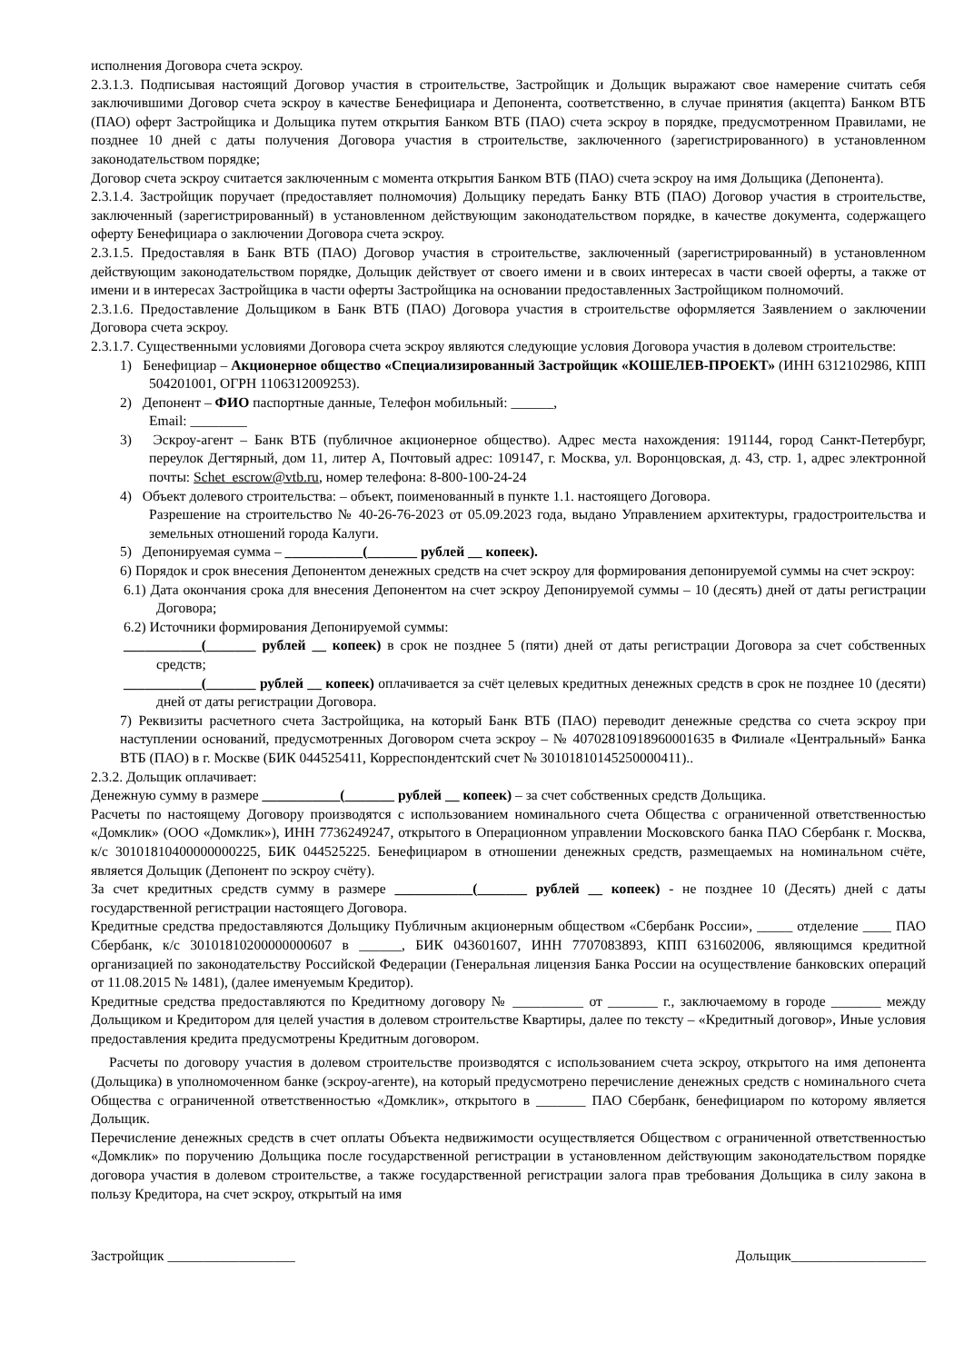исполнения Договора счета эскроу.
2.3.1.3. Подписывая настоящий Договор участия в строительстве, Застройщик и Дольщик выражают свое намерение считать себя заключившими Договор счета эскроу в качестве Бенефициара и Депонента, соответственно, в случае принятия (акцепта) Банком ВТБ (ПАО) оферт Застройщика и Дольщика путем открытия Банком ВТБ (ПАО) счета эскроу в порядке, предусмотренном Правилами, не позднее 10 дней с даты получения Договора участия в строительстве, заключенного (зарегистрированного) в установленном законодательством порядке;
Договор счета эскроу считается заключенным с момента открытия Банком ВТБ (ПАО) счета эскроу на имя Дольщика (Депонента).
2.3.1.4. Застройщик поручает (предоставляет полномочия) Дольщику передать Банку ВТБ (ПАО) Договор участия в строительстве, заключенный (зарегистрированный) в установленном действующим законодательством порядке, в качестве документа, содержащего оферту Бенефициара о заключении Договора счета эскроу.
2.3.1.5. Предоставляя в Банк ВТБ (ПАО) Договор участия в строительстве, заключенный (зарегистрированный) в установленном действующим законодательством порядке, Дольщик действует от своего имени и в своих интересах в части своей оферты, а также от имени и в интересах Застройщика в части оферты Застройщика на основании предоставленных Застройщиком полномочий.
2.3.1.6. Предоставление Дольщиком в Банк ВТБ (ПАО) Договора участия в строительстве оформляется Заявлением о заключении Договора счета эскроу.
2.3.1.7. Существенными условиями Договора счета эскроу являются следующие условия Договора участия в долевом строительстве:
1) Бенефициар – Акционерное общество «Специализированный Застройщик «КОШЕЛЕВ-ПРОЕКТ» (ИНН 6312102986, КПП 504201001, ОГРН 1106312009253).
2) Депонент – ФИО паспортные данные, Телефон мобильный: ______,
Email: ________
3) Эскроу-агент – Банк ВТБ (публичное акционерное общество). Адрес места нахождения: 191144, город Санкт-Петербург, переулок Дегтярный, дом 11, литер А, Почтовый адрес: 109147, г. Москва, ул. Воронцовская, д. 43, стр. 1, адрес электронной почты: Schet_escrow@vtb.ru, номер телефона: 8-800-100-24-24
4) Объект долевого строительства: – объект, поименованный в пункте 1.1. настоящего Договора.
Разрешение на строительство № 40-26-76-2023 от 05.09.2023 года, выдано Управлением архитектуры, градостроительства и земельных отношений города Калуги.
5) Депонируемая сумма – ___________(_______ рублей __ копеек).
6) Порядок и срок внесения Депонентом денежных средств на счет эскроу для формирования депонируемой суммы на счет эскроу:
6.1) Дата окончания срока для внесения Депонентом на счет эскроу Депонируемой суммы – 10 (десять) дней от даты регистрации Договора;
6.2) Источники формирования Депонируемой суммы:
___________(_______ рублей __ копеек) в срок не позднее 5 (пяти) дней от даты регистрации Договора за счет собственных средств;
___________(_______ рублей __ копеек) оплачивается за счёт целевых кредитных денежных средств в срок не позднее 10 (десяти) дней от даты регистрации Договора.
7) Реквизиты расчетного счета Застройщика, на который Банк ВТБ (ПАО) переводит денежные средства со счета эскроу при наступлении оснований, предусмотренных Договором счета эскроу – № 40702810918960001635 в Филиале «Центральный» Банка ВТБ (ПАО) в г. Москве (БИК 044525411, Корреспондентский счет № 30101810145250000411)..
2.3.2. Дольщик оплачивает:
Денежную сумму в размере ___________(_______ рублей __ копеек) – за счет собственных средств Дольщика.
Расчеты по настоящему Договору производятся с использованием номинального счета Общества с ограниченной ответственностью «Домклик» (ООО «Домклик»), ИНН 7736249247, открытого в Операционном управлении Московского банка ПАО Сбербанк г. Москва, к/с 30101810400000000225, БИК 044525225. Бенефициаром в отношении денежных средств, размещаемых на номинальном счёте, является Дольщик (Депонент по эскроу счёту).
За счет кредитных средств сумму в размере ___________(_______ рублей __ копеек) - не позднее 10 (Десять) дней с даты государственной регистрации настоящего Договора.
Кредитные средства предоставляются Дольщику Публичным акционерным обществом «Сбербанк России», _____ отделение ____ ПАО Сбербанк, к/с 30101810200000000607 в ______, БИК 043601607, ИНН 7707083893, КПП 631602006, являющимся кредитной организацией по законодательству Российской Федерации (Генеральная лицензия Банка России на осуществление банковских операций от 11.08.2015 № 1481), (далее именуемым Кредитор).
Кредитные средства предоставляются по Кредитному договору № __________ от _______ г., заключаемому в городе _______ между Дольщиком и Кредитором для целей участия в долевом строительстве Квартиры, далее по тексту – «Кредитный договор», Иные условия предоставления кредита предусмотрены Кредитным договором.
Расчеты по договору участия в долевом строительстве производятся с использованием счета эскроу, открытого на имя депонента (Дольщика) в уполномоченном банке (эскроу-агенте), на который предусмотрено перечисление денежных средств с номинального счета Общества с ограниченной ответственностью «Домклик», открытого в _______ ПАО Сбербанк, бенефициаром по которому является Дольщик.
Перечисление денежных средств в счет оплаты Объекта недвижимости осуществляется Обществом с ограниченной ответственностью «Домклик» по поручению Дольщика после государственной регистрации в установленном действующим законодательством порядке договора участия в долевом строительстве, а также государственной регистрации залога прав требования Дольщика в силу закона в пользу Кредитора, на счет эскроу, открытый на имя
Застройщик __________________ Дольщик___________________